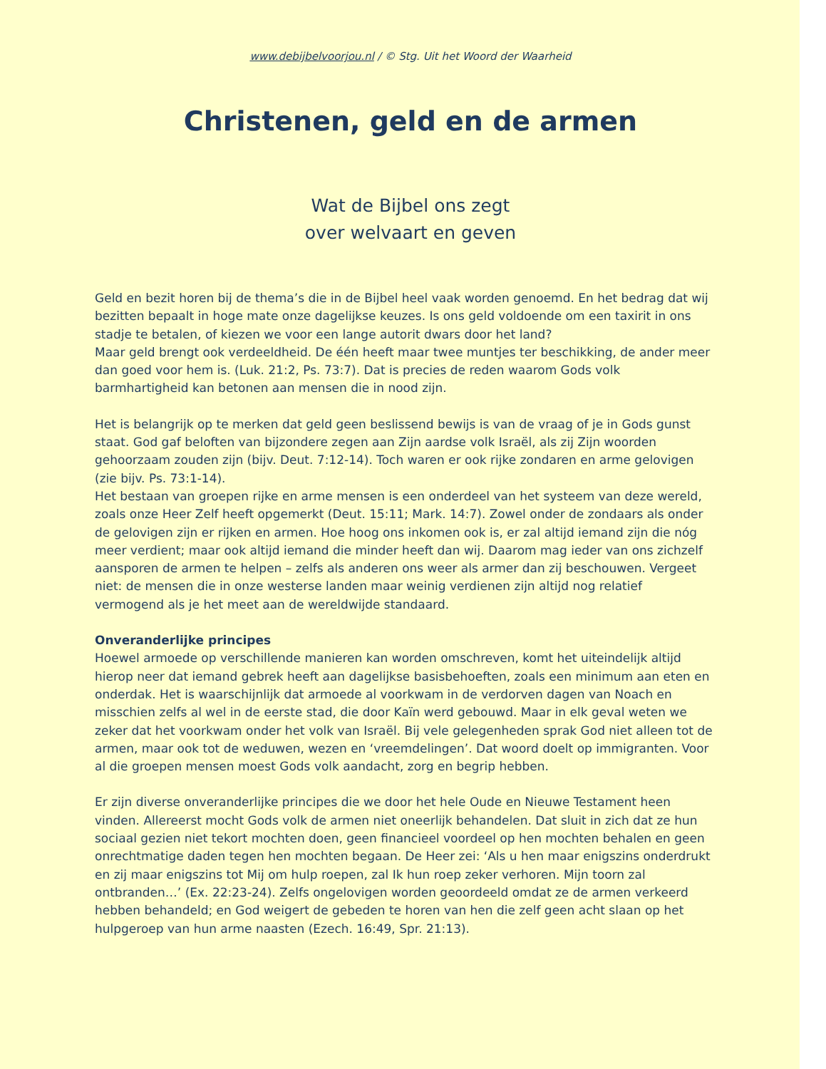www.debijbelvoorjou.nl / © Stg. Uit het Woord der Waarheid
Christenen, geld en de armen
Wat de Bijbel ons zegt
over welvaart en geven
Geld en bezit horen bij de thema’s die in de Bijbel heel vaak worden genoemd. En het bedrag dat wij bezitten bepaalt in hoge mate onze dagelijkse keuzes. Is ons geld voldoende om een taxirit in ons stadje te betalen, of kiezen we voor een lange autorit dwars door het land?
Maar geld brengt ook verdeeldheid. De één heeft maar twee muntjes ter beschikking, de ander meer dan goed voor hem is. (Luk. 21:2, Ps. 73:7). Dat is precies de reden waarom Gods volk barmhartigheid kan betonen aan mensen die in nood zijn.
Het is belangrijk op te merken dat geld geen beslissend bewijs is van de vraag of je in Gods gunst staat. God gaf beloften van bijzondere zegen aan Zijn aardse volk Israël, als zij Zijn woorden gehoorzaam zouden zijn (bijv. Deut. 7:12-14). Toch waren er ook rijke zondaren en arme gelovigen (zie bijv. Ps. 73:1-14).
Het bestaan van groepen rijke en arme mensen is een onderdeel van het systeem van deze wereld, zoals onze Heer Zelf heeft opgemerkt (Deut. 15:11; Mark. 14:7). Zowel onder de zondaars als onder de gelovigen zijn er rijken en armen. Hoe hoog ons inkomen ook is, er zal altijd iemand zijn die nóg meer verdient; maar ook altijd iemand die minder heeft dan wij. Daarom mag ieder van ons zichzelf aansporen de armen te helpen – zelfs als anderen ons weer als armer dan zij beschouwen. Vergeet niet: de mensen die in onze westerse landen maar weinig verdienen zijn altijd nog relatief vermogend als je het meet aan de wereldwijde standaard.
Onveranderlijke principes
Hoewel armoede op verschillende manieren kan worden omschreven, komt het uiteindelijk altijd hierop neer dat iemand gebrek heeft aan dagelijkse basisbehoeften, zoals een minimum aan eten en onderdak. Het is waarschijnlijk dat armoede al voorkwam in de verdorven dagen van Noach en misschien zelfs al wel in de eerste stad, die door Kaïn werd gebouwd. Maar in elk geval weten we zeker dat het voorkwam onder het volk van Israël. Bij vele gelegenheden sprak God niet alleen tot de armen, maar ook tot de weduwen, wezen en ‘vreemdelingen’. Dat woord doelt op immigranten. Voor al die groepen mensen moest Gods volk aandacht, zorg en begrip hebben.
Er zijn diverse onveranderlijke principes die we door het hele Oude en Nieuwe Testament heen vinden. Allereerst mocht Gods volk de armen niet oneerlijk behandelen. Dat sluit in zich dat ze hun sociaal gezien niet tekort mochten doen, geen financieel voordeel op hen mochten behalen en geen onrechtmatige daden tegen hen mochten begaan. De Heer zei: ‘Als u hen maar enigszins onderdrukt en zij maar enigszins tot Mij om hulp roepen, zal Ik hun roep zeker verhoren. Mijn toorn zal ontbranden…’ (Ex. 22:23-24). Zelfs ongelovigen worden geoordeeld omdat ze de armen verkeerd hebben behandeld; en God weigert de gebeden te horen van hen die zelf geen acht slaan op het hulpgeroep van hun arme naasten (Ezech. 16:49, Spr. 21:13).